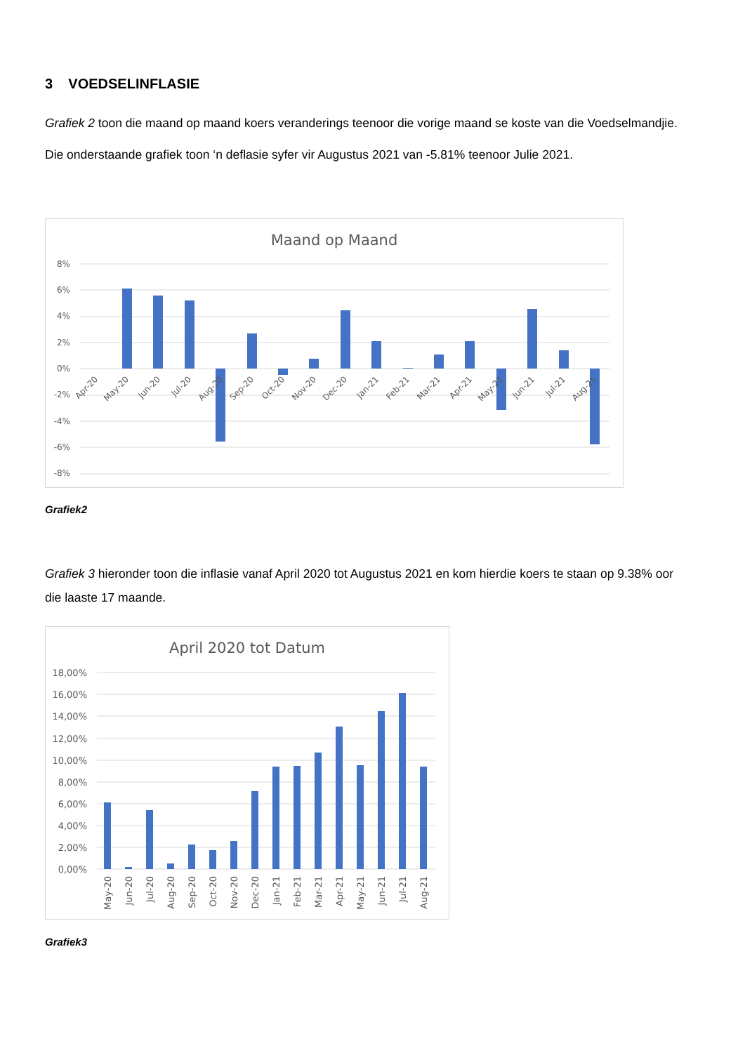3 VOEDSELINFLASIE
Grafiek 2 toon die maand op maand koers veranderings teenoor die vorige maand se koste van die Voedselmandjie. Die onderstaande grafiek toon ‘n deflasie syfer vir Augustus 2021 van -5.81% teenoor Julie 2021.
Maand op Maand
8%
6%
4%
2%
0%
-2%
-4%
-6%
-8%
Apr-20
May-20
Jun-20
Jul-20
Aug-20
Sep-20
Oct-20
Nov-20
Dec-20
Jan-21
Feb-21
Mar-21
Apr-21
May-21
Jun-21
Jul-21
Aug-21
Grafiek2
Grafiek 3 hieronder toon die inflasie vanaf April 2020 tot Augustus 2021 en kom hierdie koers te staan op 9.38% oor die laaste 17 maande.
April 2020 tot Datum
18,00%
16,00%
14,00%
12,00%
10,00%
8,00%
6,00%
4,00%
2,00%
0,00%
May-20
Jun-20
Jul-20
Aug-20
Sep-20
Oct-20
Nov-20
Dec-20
Jan-21
Feb-21
Mar-21
Apr-21
May-21
Jun-21
Jul-21
Aug-21
Grafiek3